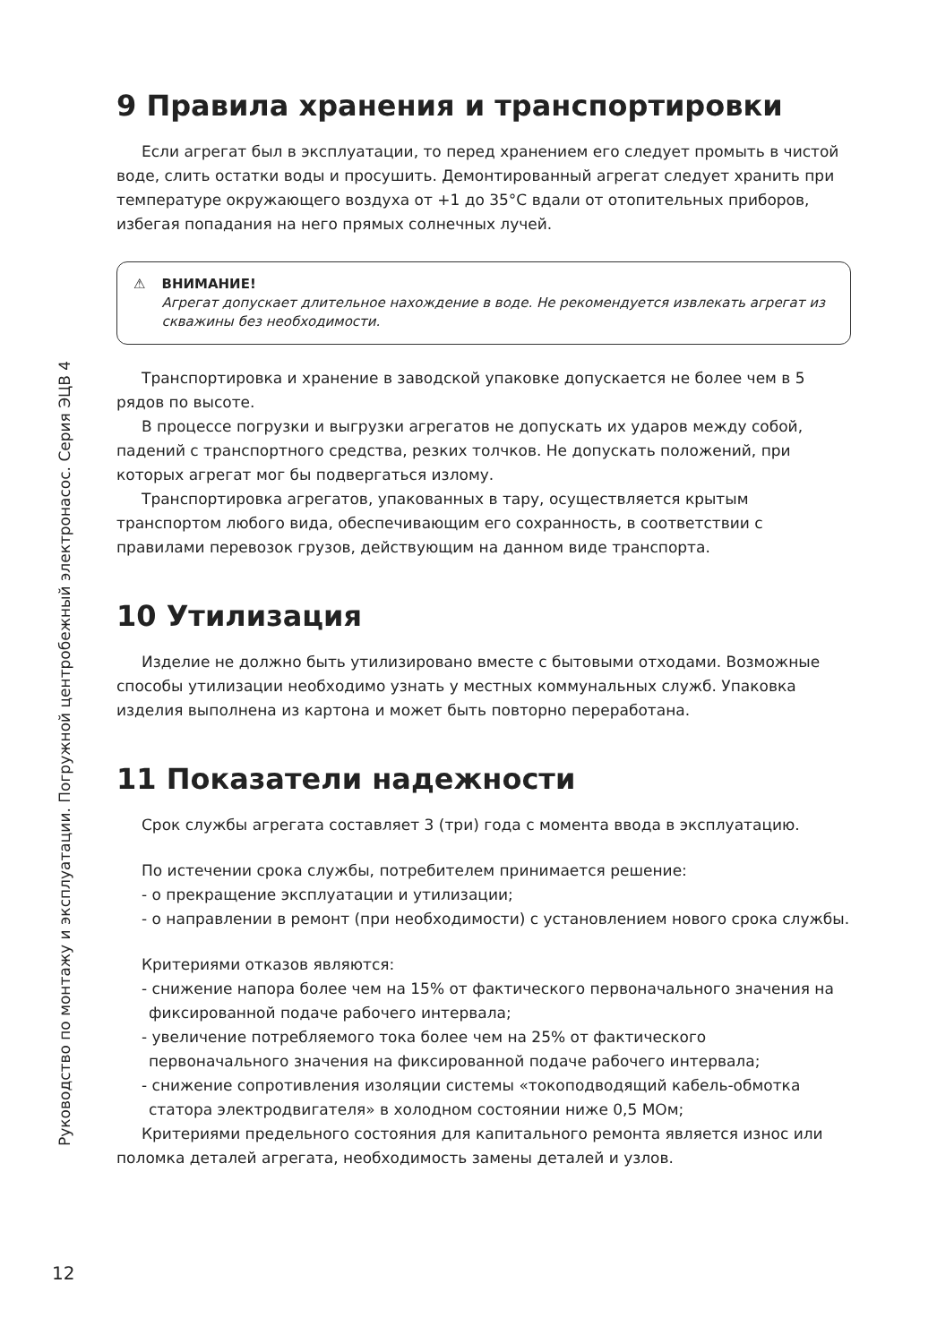Руководство по монтажу и эксплуатации. Погружной центробежный электронасос. Серия ЭЦВ 4
12
9 Правила хранения и транспортировки
Если агрегат был в эксплуатации, то перед хранением его следует промыть в чистой воде, слить остатки воды и просушить. Демонтированный агрегат следует хранить при температуре окружающего воздуха от +1 до 35°С вдали от отопительных приборов, избегая попадания на него прямых солнечных лучей.
⚠ ВНИМАНИЕ!
Агрегат допускает длительное нахождение в воде. Не рекомендуется извлекать агрегат из скважины без необходимости.
Транспортировка и хранение в заводской упаковке допускается не более чем в 5 рядов по высоте.
В процессе погрузки и выгрузки агрегатов не допускать их ударов между собой, падений с транспортного средства, резких толчков. Не допускать положений, при которых агрегат мог бы подвергаться излому.
Транспортировка агрегатов, упакованных в тару, осуществляется крытым транспортом любого вида, обеспечивающим его сохранность, в соответствии с правилами перевозок грузов, действующим на данном виде транспорта.
10 Утилизация
Изделие не должно быть утилизировано вместе с бытовыми отходами. Возможные способы утилизации необходимо узнать у местных коммунальных служб. Упаковка изделия выполнена из картона и может быть повторно переработана.
11 Показатели надежности
Срок службы агрегата составляет 3 (три) года с момента ввода в эксплуатацию.
По истечении срока службы, потребителем принимается решение:
- о прекращение эксплуатации и утилизации;
- о направлении в ремонт (при необходимости) с установлением нового срока службы.
Критериями отказов являются:
- снижение напора более чем на 15% от фактического первоначального значения на фиксированной подаче рабочего интервала;
- увеличение потребляемого тока более чем на 25% от фактического первоначального значения на фиксированной подаче рабочего интервала;
- снижение сопротивления изоляции системы «токоподводящий кабель-обмотка статора электродвигателя» в холодном состоянии ниже 0,5 МОм;
Критериями предельного состояния для капитального ремонта является износ или поломка деталей агрегата, необходимость замены деталей и узлов.